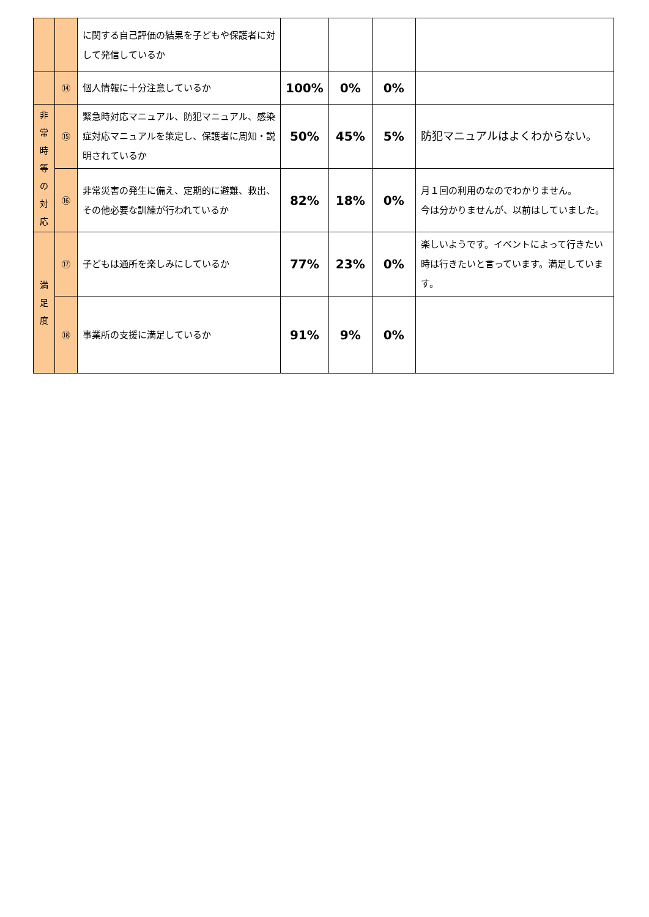| | | に関する自己評価の結果を子どもや保護者に対して発信しているか | | | | |
| | ⑭ | 個人情報に十分注意しているか | 100% | 0% | 0% | |
| 非 常 時 等 の 対 応 | ⑮ | 緊急時対応マニュアル、防犯マニュアル、感染症対応マニュアルを策定し、保護者に周知・説明されているか | 50% | 45% | 5% | 防犯マニュアルはよくわからない。 |
| | ⑯ | 非常災害の発生に備え、定期的に避難、救出、その他必要な訓練が行われているか | 82% | 18% | 0% | 月１回の利用のなのでわかりません。 今は分かりませんが、以前はしていました。 |
| 満 足 度 | ⑰ | 子どもは通所を楽しみにしているか | 77% | 23% | 0% | 楽しいようです。イベントによって行きたい時は行きたいと言っています。満足しています。 |
| | ⑱ | 事業所の支援に満足しているか | 91% | 9% | 0% | |